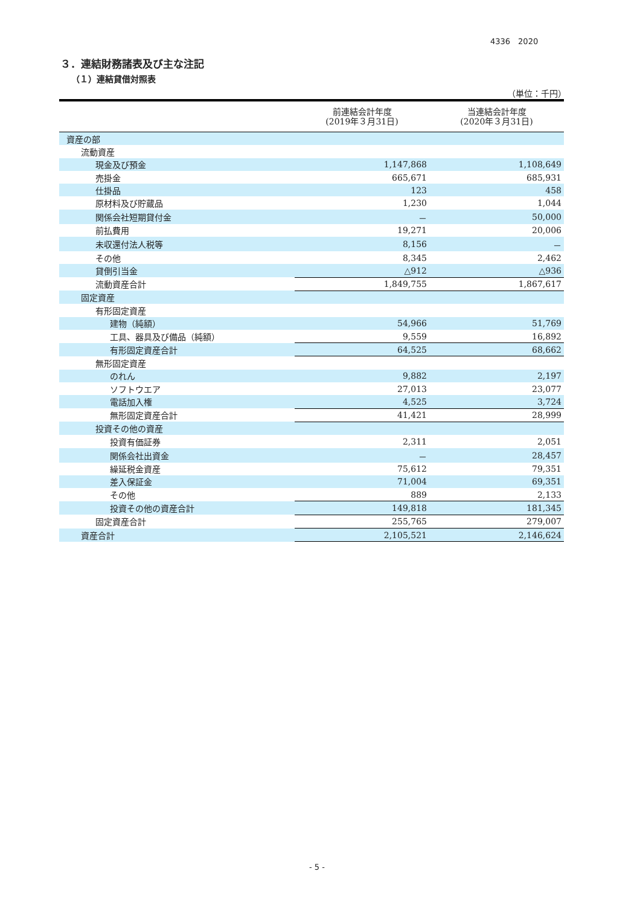4336　2020
３．連結財務諸表及び主な注記
（１）連結貸借対照表
（単位：千円）
| | 前連結会計年度 (2019年３月31日) | 当連結会計年度 (2020年３月31日) |
| --- | --- | --- |
| 資産の部 | | |
| 流動資産 | | |
| 現金及び預金 | 1,147,868 | 1,108,649 |
| 売掛金 | 665,671 | 685,931 |
| 仕掛品 | 123 | 458 |
| 原材料及び貯蔵品 | 1,230 | 1,044 |
| 関係会社短期貸付金 | － | 50,000 |
| 前払費用 | 19,271 | 20,006 |
| 未収還付法人税等 | 8,156 | － |
| その他 | 8,345 | 2,462 |
| 貸倒引当金 | △912 | △936 |
| 流動資産合計 | 1,849,755 | 1,867,617 |
| 固定資産 | | |
| 有形固定資産 | | |
| 建物（純額） | 54,966 | 51,769 |
| 工具、器具及び備品（純額） | 9,559 | 16,892 |
| 有形固定資産合計 | 64,525 | 68,662 |
| 無形固定資産 | | |
| のれん | 9,882 | 2,197 |
| ソフトウエア | 27,013 | 23,077 |
| 電話加入権 | 4,525 | 3,724 |
| 無形固定資産合計 | 41,421 | 28,999 |
| 投資その他の資産 | | |
| 投資有価証券 | 2,311 | 2,051 |
| 関係会社出資金 | － | 28,457 |
| 繰延税金資産 | 75,612 | 79,351 |
| 差入保証金 | 71,004 | 69,351 |
| その他 | 889 | 2,133 |
| 投資その他の資産合計 | 149,818 | 181,345 |
| 固定資産合計 | 255,765 | 279,007 |
| 資産合計 | 2,105,521 | 2,146,624 |
- 5 -